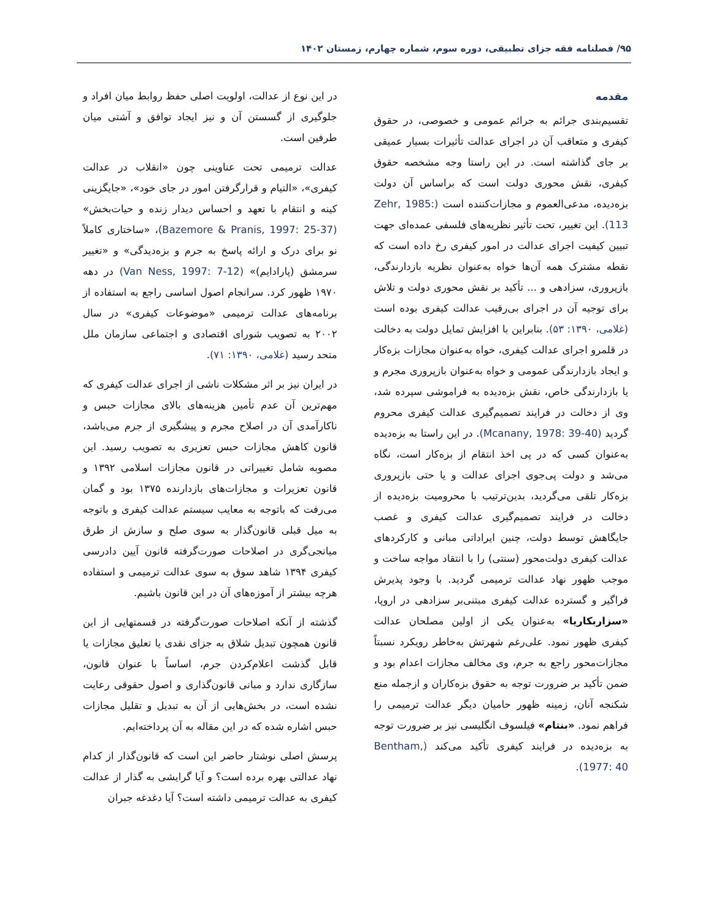۹۵/ فصلنامه فقه جزای تطبیقی، دوره سوم، شماره چهارم، زمستان ۱۴۰۲
مقدمه
تقسیم‌بندی جرائم به جرائم عمومی و خصوصی، در حقوق کیفری و متعاقب آن در اجرای عدالت تأثیرات بسیار عمیقی بر جای گذاشته است. در این راستا وجه مشخصه حقوق کیفری، نقش محوری دولت است که براساس آن دولت بزه‌دیده، مدعی‌العموم و مجازات‌کننده است (Zehr, 1985: 113). این تغییر، تحت تأثیر نظریه‌های فلسفی عمده‌ای جهت تبیین کیفیت اجرای عدالت در امور کیفری رخ داده است که نقطه مشترک همه آن‌ها خواه به‌عنوان نظریه بازدارندگی، بازپروری، سزادهی و ... تأکید بر نقش محوری دولت و تلاش برای توجیه آن در اجرای بی‌رقیب عدالت کیفری بوده است (غلامی، ۱۳۹۰: ۵۳). بنابراین با افزایش تمایل دولت به دخالت در قلمرو اجرای عدالت کیفری، خواه به‌عنوان مجازات بزه‌کار و ایجاد بازدارندگی عمومی و خواه به‌عنوان بازپروری مجرم و یا بازدارندگی خاص، نقش بزه‌دیده به فراموشی سپرده شد، وی از دخالت در فرایند تصمیم‌گیری عدالت کیفری محروم گردید (Mcanany, 1978: 39-40). در این راستا به بزه‌دیده به‌عنوان کسی که در پی اخذ انتقام از بزه‌کار است، نگاه می‌شد و دولت پی‌جوی اجرای عدالت و یا حتی بازپروری بزه‌کار تلقی می‌گردید، بدین‌ترتیب با محرومیت بزه‌دیده از دخالت در فرایند تصمیم‌گیری عدالت کیفری و غصب جایگاهش توسط دولت، چنین ایراداتی مبانی و کارکردهای عدالت کیفری دولت‌محور (سنتی) را با انتقاد مواجه ساخت و موجب ظهور نهاد عدالت ترمیمی گردید. با وجود پذیرش فراگیر و گسترده عدالت کیفری مبتنی‌بر سزادهی در اروپا، «سزاربکاریا» به‌عنوان یکی از اولین مصلحان عدالت کیفری ظهور نمود. علی‌رغم شهرتش به‌خاطر رویکرد نسبتاً مجازات‌محور راجع به جرم، وی مخالف مجازات اعدام بود و ضمن تأکید بر ضرورت توجه به حقوق بزه‌کاران و ازجمله منع شکنجه آنان، زمینه ظهور حامیان دیگر عدالت ترمیمی را فراهم نمود. «بنتام» فیلسوف انگلیسی نیز بر ضرورت توجه به بزه‌دیده در فرایند کیفری تأکید می‌کند (Bentham, 1977: 40).
در این نوع از عدالت، اولویت اصلی حفظ روابط میان افراد و جلوگیری از گسستن آن و نیز ایجاد توافق و آشتی میان طرفین است.
عدالت ترمیمی تحت عناوینی چون «انقلاب در عدالت کیفری»، «التیام و قرارگرفتن امور در جای خود»، «جایگزینی کینه و انتقام با تعهد و احساس دیدار زنده و حیات‌بخش» (Bazemore & Pranis, 1997: 25-37)، «ساختاری کاملاً نو برای درک و ارائه پاسخ به جرم و بزه‌دیدگی» و «تغییر سرمشق (پارادایم)» (Van Ness, 1997: 7-12) در دهه ۱۹۷۰ ظهور کرد. سرانجام اصول اساسی راجع به استفاده از برنامه‌های عدالت ترمیمی «موضوعات کیفری» در سال ۲۰۰۲ به تصویب شورای اقتصادی و اجتماعی سازمان ملل متحد رسید (غلامی، ۱۳۹۰: ۷۱).
در ایران نیز بر اثر مشکلات ناشی از اجرای عدالت کیفری که مهم‌ترین آن عدم تأمین هزینه‌های بالای مجازات حبس و ناکارآمدی آن در اصلاح مجرم و پیشگیری از جرم می‌باشد، قانون کاهش مجازات حبس تعزیری به تصویب رسید. این مصوبه شامل تغییراتی در قانون مجازات اسلامی ۱۳۹۲ و قانون تعزیرات و مجازات‌های بازدارنده ۱۳۷۵ بود و گمان می‌رفت که باتوجه به معایب سیستم عدالت کیفری و باتوجه به میل قبلی قانون‌گذار به سوی صلح و سازش از طرق میانجی‌گری در اصلاحات صورت‌گرفته قانون آیین دادرسی کیفری ۱۳۹۴ شاهد سوق به سوی عدالت ترمیمی و استفاده هرچه بیشتر از آموزه‌های آن در این قانون باشیم.
گذشته از آنکه اصلاحات صورت‌گرفته در قسمتهایی از این قانون همچون تبدیل شلاق به جزای نقدی یا تعلیق مجازات یا قابل گذشت اعلام‌کردن جرم، اساساً با عنوان قانون، سازگاری ندارد و مبانی قانون‌گذاری و اصول حقوقی رعایت نشده است، در بخش‌هایی از آن به تبدیل و تقلیل مجازات حبس اشاره شده که در این مقاله به آن پرداخته‌ایم.
پرسش اصلی نوشتار حاضر این است که قانون‌گذار از کدام نهاد عدالتی بهره برده است؟ و آیا گرایشی به گذار از عدالت کیفری به عدالت ترمیمی داشته است؟ آیا دغدغه جبران